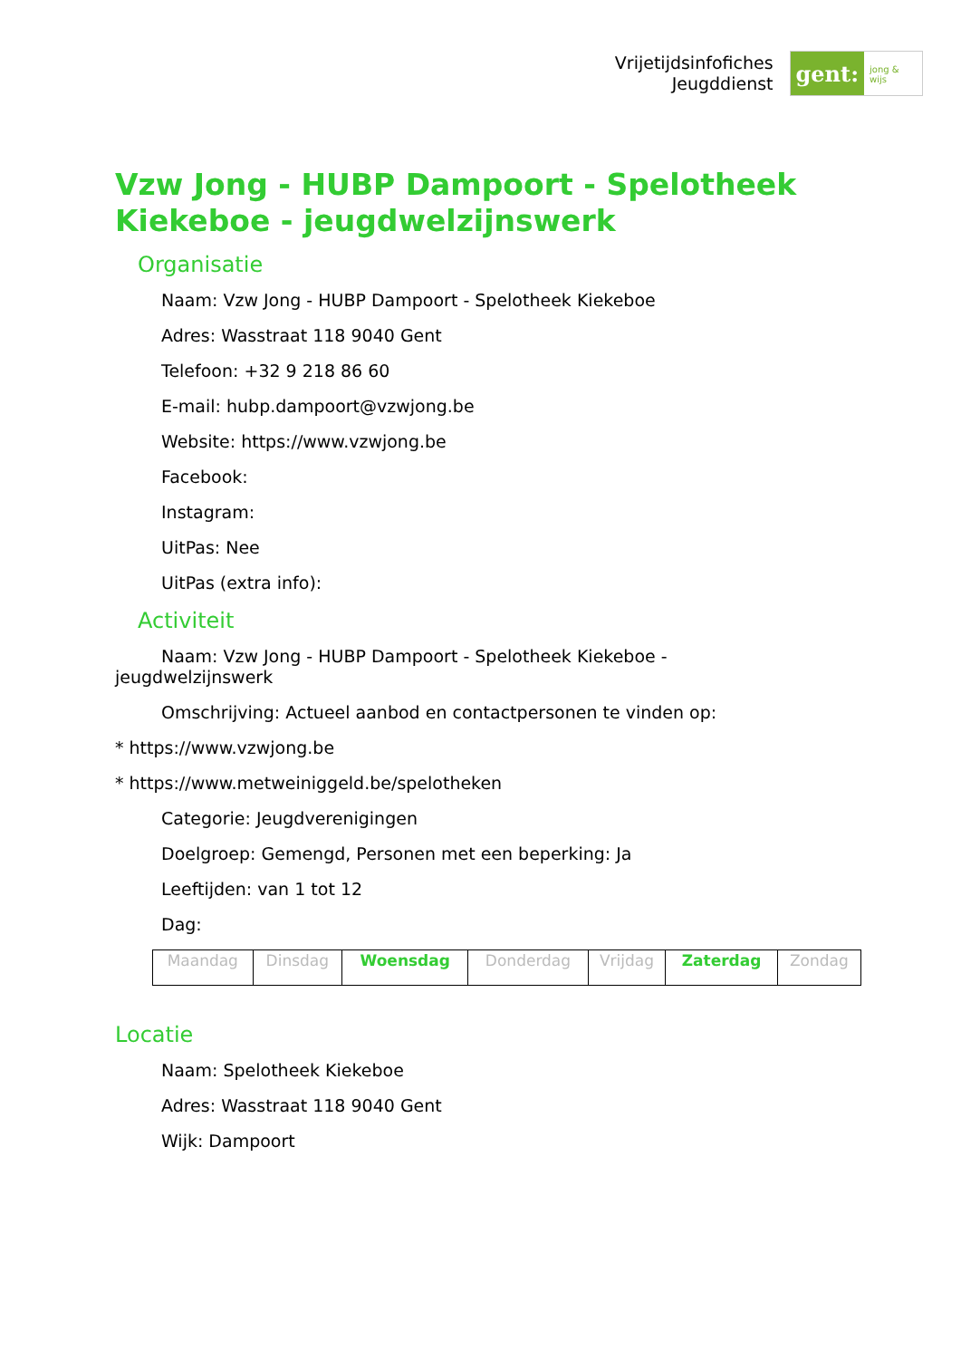Vrijetijdsinfofiches
Jeugddienst
gent:
jong & wijs
Vzw Jong - HUBP Dampoort - Spelotheek Kiekeboe - jeugdwelzijnswerk
Organisatie
Naam: Vzw Jong - HUBP Dampoort - Spelotheek Kiekeboe
Adres: Wasstraat 118 9040 Gent
Telefoon: +32 9 218 86 60
E-mail: hubp.dampoort@vzwjong.be
Website: https://www.vzwjong.be
Facebook:
Instagram:
UitPas: Nee
UitPas (extra info):
Activiteit
Naam: Vzw Jong - HUBP Dampoort - Spelotheek Kiekeboe - jeugdwelzijnswerk
Omschrijving: Actueel aanbod en contactpersonen te vinden op:
* https://www.vzwjong.be
* https://www.metweiniggeld.be/spelotheken
Categorie: Jeugdverenigingen
Doelgroep: Gemengd, Personen met een beperking: Ja
Leeftijden: van 1 tot 12
Dag:
| Maandag | Dinsdag | Woensdag | Donderdag | Vrijdag | Zaterdag | Zondag |
Locatie
Naam: Spelotheek Kiekeboe
Adres: Wasstraat 118 9040 Gent
Wijk: Dampoort